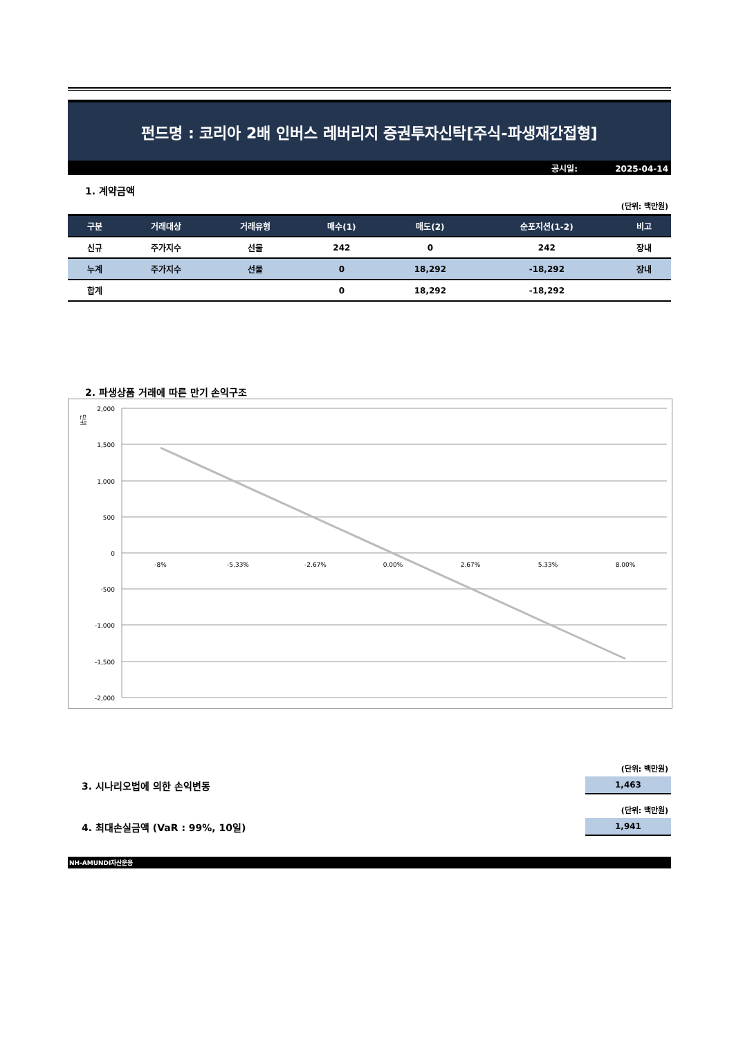펀드명 : 코리아 2배 인버스 레버리지 증권투자신탁[주식-파생재간접형]
공시일: 2025-04-14
1. 계약금액
(단위: 백만원)
| 구분 | 거래대상 | 거래유형 | 매수(1) | 매도(2) | 순포지션(1-2) | 비고 |
| --- | --- | --- | --- | --- | --- | --- |
| 신규 | 주가지수 | 선물 | 242 | 0 | 242 | 장내 |
| 누계 | 주가지수 | 선물 | 0 | 18,292 | -18,292 | 장내 |
| 합계 | | | 0 | 18,292 | -18,292 | |
2. 파생상품 거래에 따른 만기 손익구조
단위
2,000
1,500
1,000
500
0
-500
-1,000
-1,500
-2,000
-8%
-5.33%
-2.67%
0.00%
2.67%
5.33%
8.00%
(단위: 백만원)
3. 시나리오법에 의한 손익변동
1,463
(단위: 백만원)
4. 최대손실금액 (VaR : 99%, 10일)
1,941
NH-AMUNDI자산운용